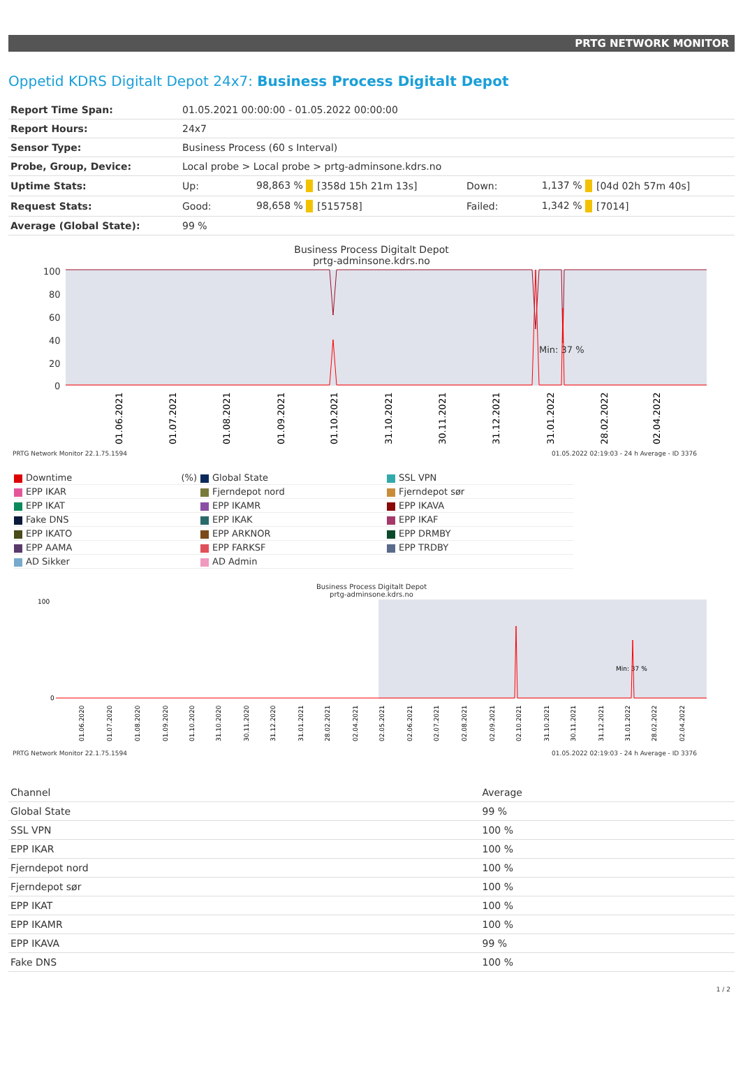PRTG NETWORK MONITOR
Oppetid KDRS Digitalt Depot 24x7: Business Process Digitalt Depot
| Report Time Span: | 01.05.2021 00:00:00 - 01.05.2022 00:00:00 | | | | | |
| Report Hours: | 24x7 | | | | | |
| Sensor Type: | Business Process (60 s Interval) | | | | | |
| Probe, Group, Device: | Local probe > Local probe > prtg-adminsone.kdrs.no | | | | | |
| Uptime Stats: | Up: | 98,863 % | [358d 15h 21m 13s] | Down: | 1,137 % | [04d 02h 57m 40s] |
| Request Stats: | Good: | 98,658 % | [515758] | Failed: | 1,342 % | [7014] |
| Average (Global State): | 99 % | | | | | |
Business Process Digitalt Depot
prtg-adminsone.kdrs.no
100
80
60
40
20
0
Min: 37 %
01.06.2021
01.07.2021
01.08.2021
01.09.2021
01.10.2021
31.10.2021
30.11.2021
31.12.2021
31.01.2022
28.02.2022
02.04.2022
PRTG Network Monitor 22.1.75.1594 01.05.2022 02:19:03 - 24 h Average - ID 3376
Downtime (%)
Global State
SSL VPN
EPP IKAR
Fjerndepot nord
Fjerndepot sør
EPP IKAT
EPP IKAMR
EPP IKAVA
Fake DNS
EPP IKAK
EPP IKAF
EPP IKATO
EPP ARKNOR
EPP DRMBY
EPP AAMA
EPP FARKSF
EPP TRDBY
AD Sikker
AD Admin
Business Process Digitalt Depot
prtg-adminsone.kdrs.no
100
0
Min: 37 %
01.06.2020
01.07.2020
01.08.2020
01.09.2020
01.10.2020
31.10.2020
30.11.2020
31.12.2020
31.01.2021
28.02.2021
02.04.2021
02.05.2021
02.06.2021
02.07.2021
02.08.2021
02.09.2021
02.10.2021
31.10.2021
30.11.2021
31.12.2021
31.01.2022
28.02.2022
02.04.2022
PRTG Network Monitor 22.1.75.1594 01.05.2022 02:19:03 - 24 h Average - ID 3376
| Channel | Average |
| --- | --- |
| Global State | 99 % |
| SSL VPN | 100 % |
| EPP IKAR | 100 % |
| Fjerndepot nord | 100 % |
| Fjerndepot sør | 100 % |
| EPP IKAT | 100 % |
| EPP IKAMR | 100 % |
| EPP IKAVA | 99 % |
| Fake DNS | 100 % |
1 / 2